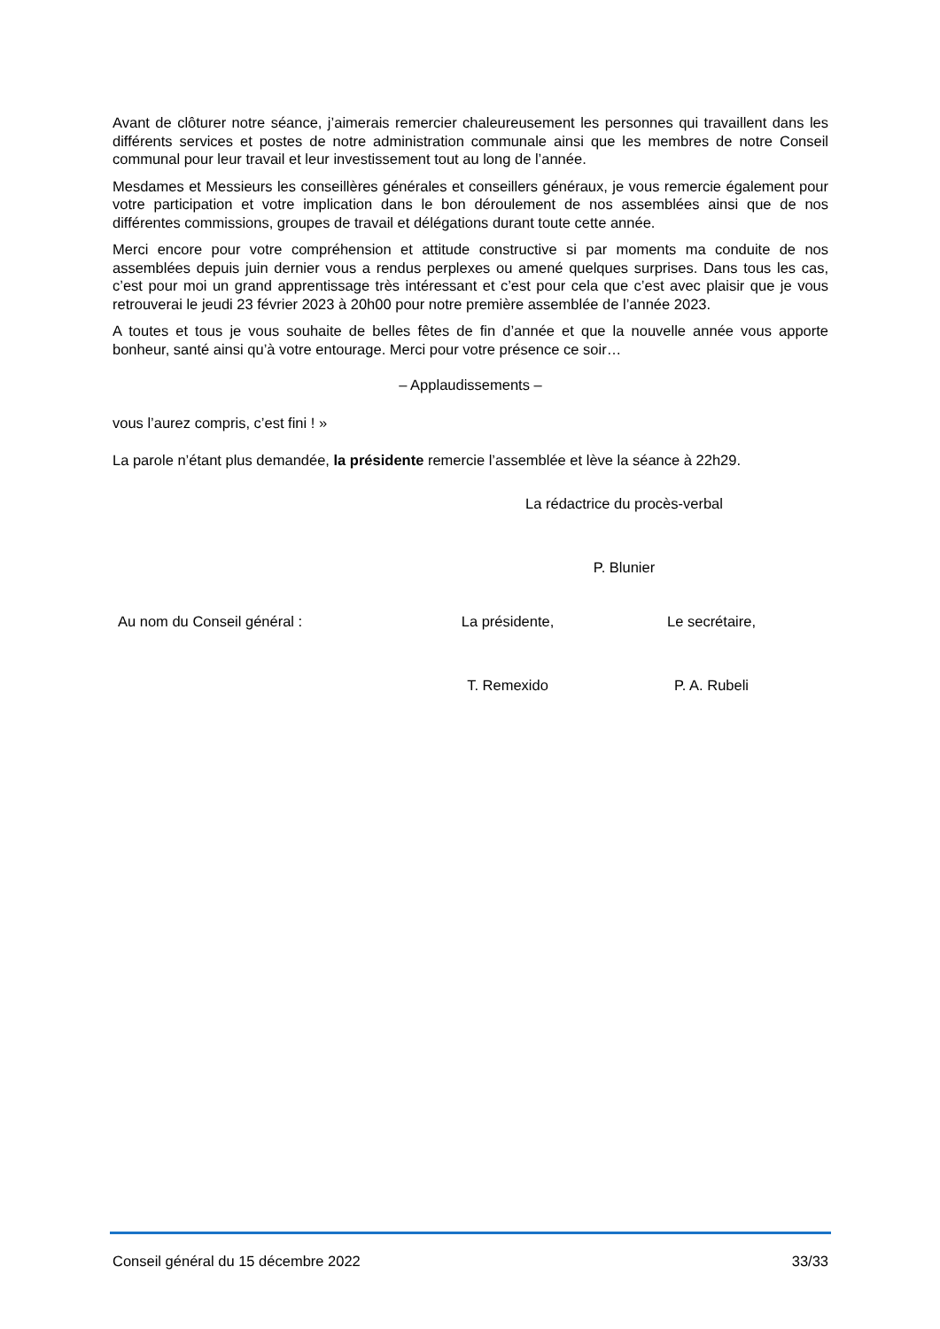Avant de clôturer notre séance, j’aimerais remercier chaleureusement les personnes qui travaillent dans les différents services et postes de notre administration communale ainsi que les membres de notre Conseil communal pour leur travail et leur investissement tout au long de l’année.
Mesdames et Messieurs les conseillères générales et conseillers généraux, je vous remercie également pour votre participation et votre implication dans le bon déroulement de nos assemblées ainsi que de nos différentes commissions, groupes de travail et délégations durant toute cette année.
Merci encore pour votre compréhension et attitude constructive si par moments ma conduite de nos assemblées depuis juin dernier vous a rendus perplexes ou amené quelques surprises. Dans tous les cas, c’est pour moi un grand apprentissage très intéressant et c’est pour cela que c’est avec plaisir que je vous retrouverai le jeudi 23 février 2023 à 20h00 pour notre première assemblée de l’année 2023.
A toutes et tous je vous souhaite de belles fêtes de fin d’année et que la nouvelle année vous apporte bonheur, santé ainsi qu’à votre entourage. Merci pour votre présence ce soir…
– Applaudissements –
vous l’aurez compris, c’est fini ! »
La parole n’étant plus demandée, la présidente remercie l’assemblée et lève la séance à 22h29.
La rédactrice du procès-verbal
P. Blunier
Au nom du Conseil général : La présidente,
T. Remexido
Le secrétaire,
P. A. Rubeli
Conseil général du 15 décembre 2022 33/33